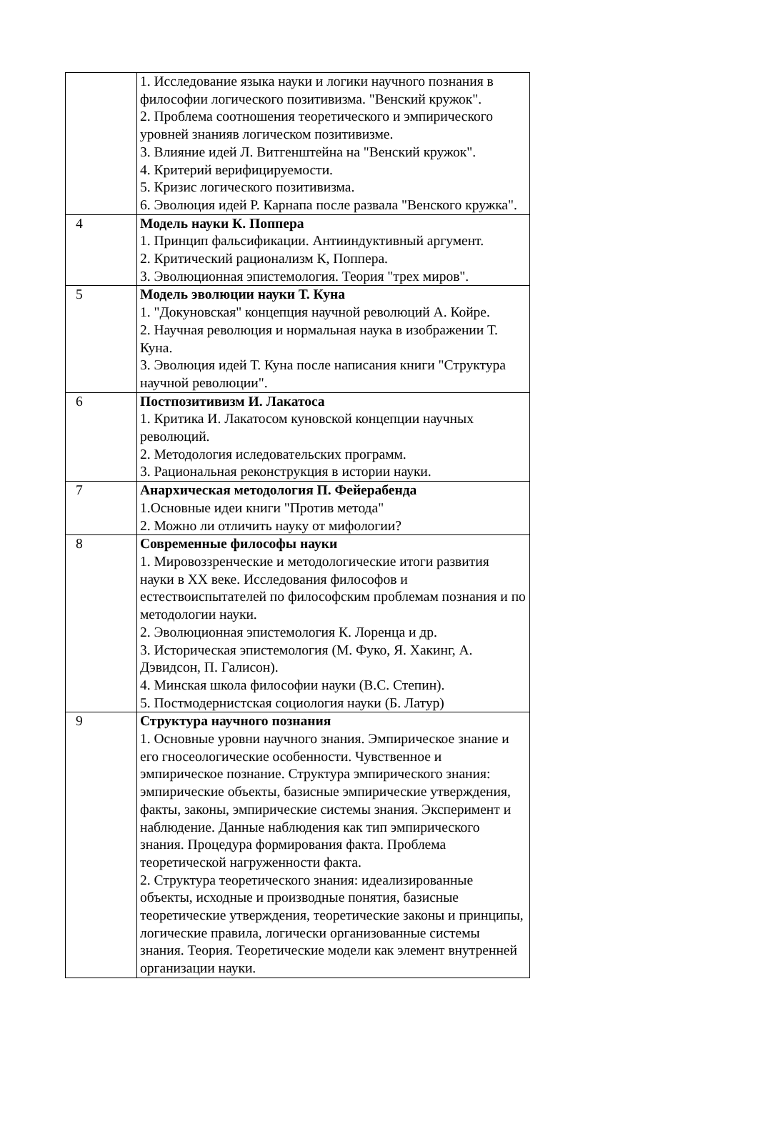| | 1. Исследование языка науки и логики научного познания в философии логического позитивизма. "Венский кружок". 2. Проблема соотношения теоретического и эмпирического уровней знанияв логическом позитивизме. 3. Влияние идей Л. Витгенштейна на "Венский кружок". 4. Критерий верифицируемости. 5. Кризис логического позитивизма. 6. Эволюция идей Р. Карнапа после развала "Венского кружка". |
| 4 | Модель науки К. Поппера 1. Принцип фальсификации. Антииндуктивный аргумент. 2. Критический рационализм К, Поппера. 3. Эволюционная эпистемология. Теория "трех миров". |
| 5 | Модель эволюции науки Т. Куна 1. "Докуновская" концепция научной революций А. Койре. 2. Научная революция и нормальная наука в изображении Т. Куна. 3. Эволюция идей Т. Куна после написания книги "Структура научной революции". |
| 6 | Постпозитивизм И. Лакатоса 1. Критика И. Лакатосом куновской концепции научных революций. 2. Методология иследовательских программ. 3. Рациональная реконструкция в истории науки. |
| 7 | Анархическая методология П. Фейерабенда 1.Основные идеи книги "Против метода" 2. Можно ли отличить науку от мифологии? |
| 8 | Современные философы науки 1. Мировоззренческие и методологические итоги развития науки в XX веке. Исследования философов и естествоиспытателей по философским проблемам познания и по методологии науки. 2. Эволюционная эпистемология К. Лоренца и др. 3. Историческая эпистемология (М. Фуко, Я. Хакинг, А. Дэвидсон, П. Галисон). 4. Минская школа философии науки (В.С. Степин). 5. Постмодернистская социология науки (Б. Латур) |
| 9 | Структура научного познания 1. Основные уровни научного знания. Эмпирическое знание и его гносеологические особенности. Чувственное и эмпирическое познание. Структура эмпирического знания: эмпирические объекты, базисные эмпирические утверждения, факты, законы, эмпирические системы знания. Эксперимент и наблюдение. Данные наблюдения как тип эмпирического знания. Процедура формирования факта. Проблема теоретической нагруженности факта. 2. Структура теоретического знания: идеализированные объекты, исходные и производные понятия, базисные теоретические утверждения, теоретические законы и принципы, логические правила, логически организованные системы знания. Теория. Теоретические модели как элемент внутренней организации науки. |